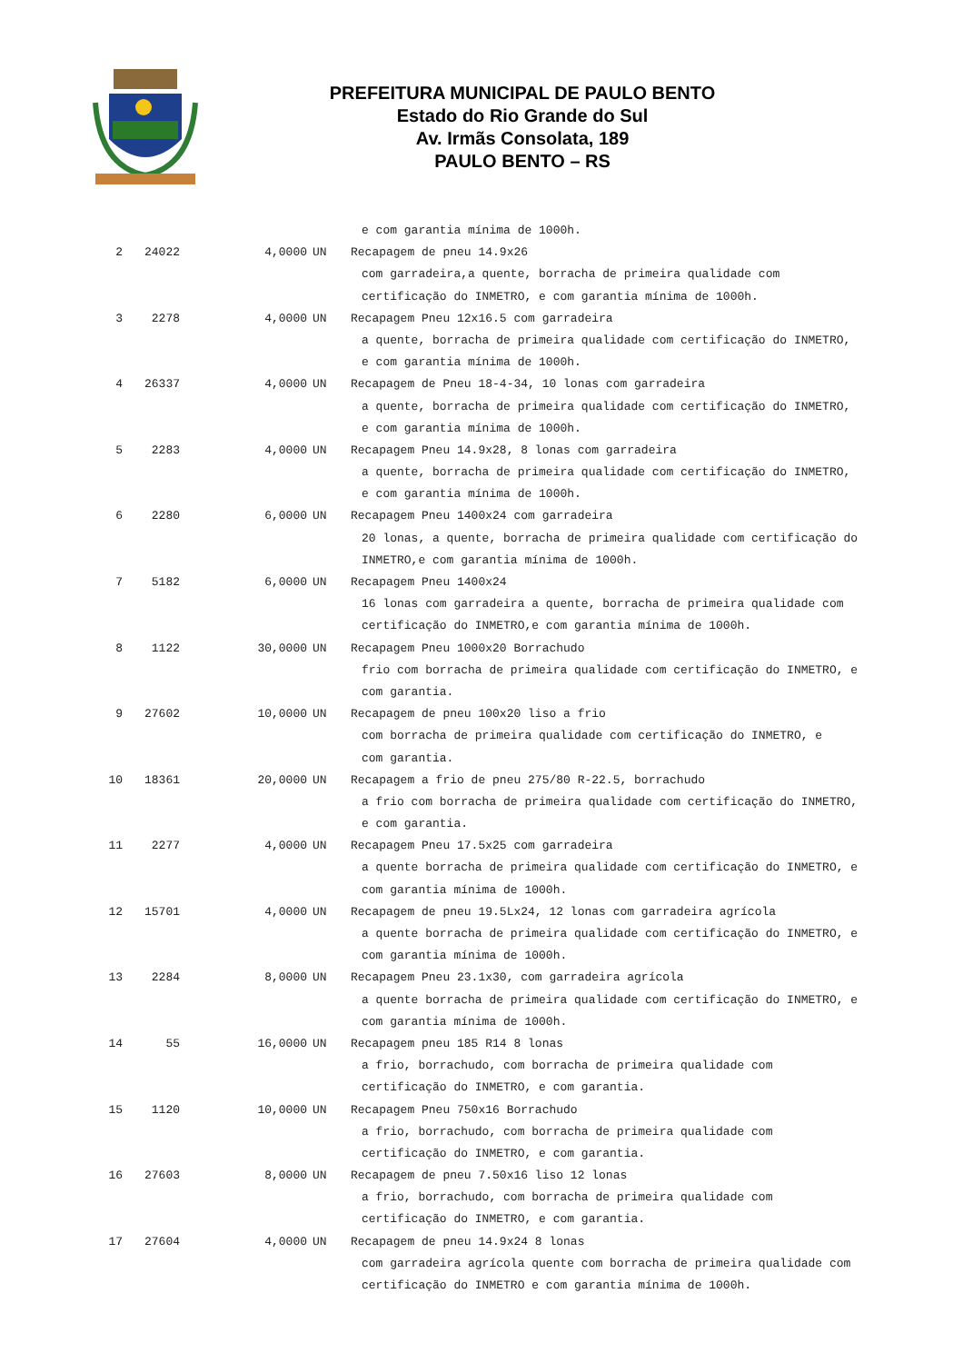PREFEITURA MUNICIPAL DE PAULO BENTO
Estado do Rio Grande do Sul
Av. Irmãs Consolata, 189
PAULO BENTO – RS
| | | | e com garantia mínima de 1000h. | |
| 2 | 24022 | 4,0000 | UN | Recapagem de pneu 14.9x26 |
| | | | com garradeira,a quente, borracha de primeira qualidade com | |
| | | | certificação do INMETRO, e com garantia mínima de 1000h. | |
| 3 | 2278 | 4,0000 | UN | Recapagem Pneu 12x16.5 com garradeira |
| | | | a quente, borracha de primeira qualidade com certificação do INMETRO, | |
| | | | e com garantia mínima de 1000h. | |
| 4 | 26337 | 4,0000 | UN | Recapagem de Pneu 18-4-34, 10 lonas com garradeira |
| | | | a quente, borracha de primeira qualidade com certificação do INMETRO, | |
| | | | e com garantia mínima de 1000h. | |
| 5 | 2283 | 4,0000 | UN | Recapagem Pneu 14.9x28, 8 lonas com garradeira |
| | | | a quente, borracha de primeira qualidade com certificação do INMETRO, | |
| | | | e com garantia mínima de 1000h. | |
| 6 | 2280 | 6,0000 | UN | Recapagem Pneu 1400x24 com garradeira |
| | | | 20 lonas, a quente, borracha de primeira qualidade com certificação do | |
| | | | INMETRO,e com garantia mínima de 1000h. | |
| 7 | 5182 | 6,0000 | UN | Recapagem Pneu 1400x24 |
| | | | 16 lonas com garradeira a quente, borracha de primeira qualidade com | |
| | | | certificação do INMETRO,e com garantia mínima de 1000h. | |
| 8 | 1122 | 30,0000 | UN | Recapagem Pneu 1000x20 Borrachudo |
| | | | frio com borracha de primeira qualidade com certificação do INMETRO, e | |
| | | | com garantia. | |
| 9 | 27602 | 10,0000 | UN | Recapagem de pneu 100x20 liso a frio |
| | | | com borracha de primeira qualidade com certificação do INMETRO, e | |
| | | | com garantia. | |
| 10 | 18361 | 20,0000 | UN | Recapagem a frio de pneu 275/80 R-22.5, borrachudo |
| | | | a frio com borracha de primeira qualidade com certificação do INMETRO, | |
| | | | e com garantia. | |
| 11 | 2277 | 4,0000 | UN | Recapagem Pneu 17.5x25 com garradeira |
| | | | a quente borracha de primeira qualidade com certificação do INMETRO, e | |
| | | | com garantia mínima de 1000h. | |
| 12 | 15701 | 4,0000 | UN | Recapagem de pneu 19.5Lx24, 12 lonas com garradeira agrícola |
| | | | a quente borracha de primeira qualidade com certificação do INMETRO, e | |
| | | | com garantia mínima de 1000h. | |
| 13 | 2284 | 8,0000 | UN | Recapagem Pneu 23.1x30, com garradeira agrícola |
| | | | a quente borracha de primeira qualidade com certificação do INMETRO, e | |
| | | | com garantia mínima de 1000h. | |
| 14 | 55 | 16,0000 | UN | Recapagem pneu 185 R14 8 lonas |
| | | | a frio, borrachudo, com borracha de primeira qualidade com | |
| | | | certificação do INMETRO, e com garantia. | |
| 15 | 1120 | 10,0000 | UN | Recapagem Pneu 750x16 Borrachudo |
| | | | a frio, borrachudo, com borracha de primeira qualidade com | |
| | | | certificação do INMETRO, e com garantia. | |
| 16 | 27603 | 8,0000 | UN | Recapagem de pneu 7.50x16 liso 12 lonas |
| | | | a frio, borrachudo, com borracha de primeira qualidade com | |
| | | | certificação do INMETRO, e com garantia. | |
| 17 | 27604 | 4,0000 | UN | Recapagem de pneu 14.9x24 8 lonas |
| | | | com garradeira agrícola quente com borracha de primeira qualidade com | |
| | | | certificação do INMETRO e com garantia mínima de 1000h. | |